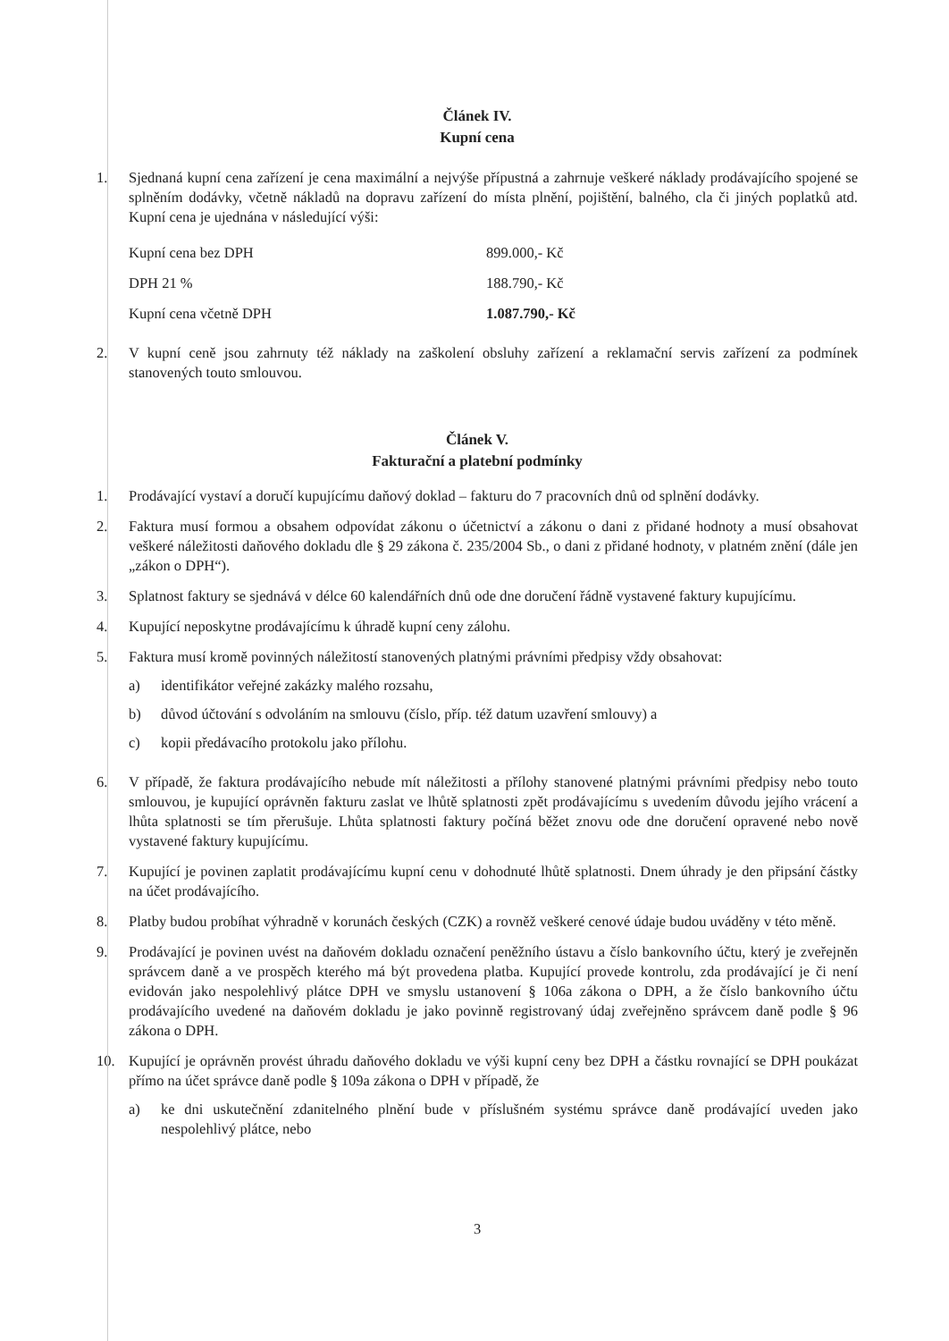Článek IV.
Kupní cena
1. Sjednaná kupní cena zařízení je cena maximální a nejvýše přípustná a zahrnuje veškeré náklady prodávajícího spojené se splněním dodávky, včetně nákladů na dopravu zařízení do místa plnění, pojištění, balného, cla či jiných poplatků atd. Kupní cena je ujednána v následující výši:
| Kupní cena bez DPH | 899.000,- Kč |
| DPH 21 % | 188.790,- Kč |
| Kupní cena včetně DPH | 1.087.790,- Kč |
2. V kupní ceně jsou zahrnuty též náklady na zaškolení obsluhy zařízení a reklamační servis zařízení za podmínek stanovených touto smlouvou.
Článek V.
Fakturační a platební podmínky
1. Prodávající vystaví a doručí kupujícímu daňový doklad – fakturu do 7 pracovních dnů od splnění dodávky.
2. Faktura musí formou a obsahem odpovídat zákonu o účetnictví a zákonu o dani z přidané hodnoty a musí obsahovat veškeré náležitosti daňového dokladu dle § 29 zákona č. 235/2004 Sb., o dani z přidané hodnoty, v platném znění (dále jen „zákon o DPH“).
3. Splatnost faktury se sjednává v délce 60 kalendářních dnů ode dne doručení řádně vystavené faktury kupujícímu.
4. Kupující neposkytne prodávajícímu k úhradě kupní ceny zálohu.
5. Faktura musí kromě povinných náležitostí stanovených platnými právními předpisy vždy obsahovat:
a) identifikátor veřejné zakázky malého rozsahu,
b) důvod účtování s odvoláním na smlouvu (číslo, příp. též datum uzavření smlouvy) a
c) kopii předávacího protokolu jako přílohu.
6. V případě, že faktura prodávajícího nebude mít náležitosti a přílohy stanovené platnými právními předpisy nebo touto smlouvou, je kupující oprávněn fakturu zaslat ve lhůtě splatnosti zpět prodávajícímu s uvedením důvodu jejího vrácení a lhůta splatnosti se tím přerušuje. Lhůta splatnosti faktury počíná běžet znovu ode dne doručení opravené nebo nově vystavené faktury kupujícímu.
7. Kupující je povinen zaplatit prodávajícímu kupní cenu v dohodnuté lhůtě splatnosti. Dnem úhrady je den připsání částky na účet prodávajícího.
8. Platby budou probíhat výhradně v korunách českých (CZK) a rovněž veškeré cenové údaje budou uváděny v této měně.
9. Prodávající je povinen uvést na daňovém dokladu označení peněžního ústavu a číslo bankovního účtu, který je zveřejněn správcem daně a ve prospěch kterého má být provedena platba. Kupující provede kontrolu, zda prodávající je či není evidován jako nespolehlivý plátce DPH ve smyslu ustanovení § 106a zákona o DPH, a že číslo bankovního účtu prodávajícího uvedené na daňovém dokladu je jako povinně registrovaný údaj zveřejněno správcem daně podle § 96 zákona o DPH.
10. Kupující je oprávněn provést úhradu daňového dokladu ve výši kupní ceny bez DPH a částku rovnající se DPH poukázat přímo na účet správce daně podle § 109a zákona o DPH v případě, že
a) ke dni uskutečnění zdanitelného plnění bude v příslušném systému správce daně prodávající uveden jako nespolehlivý plátce, nebo
3